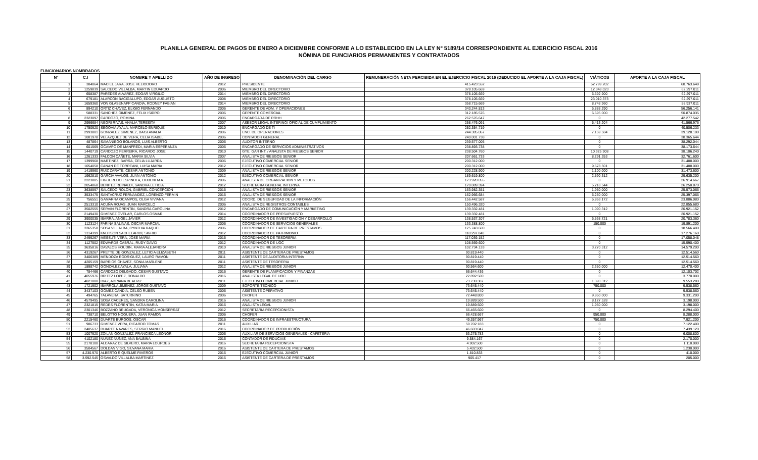PLANILLA GENERAL DE PAGOS DE ENERO A DICIEMBRE CONFORME A LO ESTABLECIDO EN LA LEY Nº 5189/14 CORRESPONDIENTE AL EJERCICIO FISCAL 2016
NÓMINA DE FUNCIARIOS PERMANENTES Y CONTRATADOS
FUNCIONARIOS NOMBRADOS
| N° | C.I | NOMBRE Y APELLIDO | AÑO DE INGRESO | DENOMINACIÓN DEL CARGO | REMUNERACIÓN NETA PERCIBIDA EN EL EJERCICIO FISCAL 2016 (DEDUCIDO EL APORTE A LA CAJA FISCAL) | VIÁTICOS | APORTE A LA CAJA FISCAL |
| --- | --- | --- | --- | --- | --- | --- | --- |
| 1 | 384064 | MACIEL JARA, JOSE HELIODORO | 2012 | PRESIDENTE | 415.423.552 | 52.799.202 | 68.763.648 |
| 2 | 1259839 | SALCEDO VILLALBA, MARTIN EDUARDO | 2006 | MIEMBRO DEL DIRECTORIO | 378.105.669 | 12.348.023 | 62.297.011 |
| 3 | 658387 | PAREDES ALVAREZ, EDGAR VIRGILIO | 2014 | MIEMBRO DEL DIRECTORIO | 378.105.669 | 6.692.900 | 62.297.011 |
| 4 | 679181 | ALARCON BACIGALUPO, EDGAR AUGUSTO | 2008 | MIEMBRO DEL DIRECTORIO | 378.105.669 | 23.010.373 | 62.297.011 |
| 5 | 1659360 | VON GLASENAPP CANDIA, RODNEY FABIAN | 2014 | MIEMBRO DEL DIRECTORIO | 358.715.669 | 8.748.960 | 58.937.011 |
| 6 | 894210 | ORTIZ CHAVEZ, ELIGIO FERNANDO | 2006 | GERENTE DE ADM. Y OPERACIONES | 343.244.813 | 6.888.290 | 56.256.141 |
| 7 | 588331 | SANCHEZ GIMENEZ, FELIX ISIDRO | 2006 | GERENTE COMERCIAL | 312.185.576 | 6.695.000 | 50.874.035 |
| 8 | 2323097 | CARDOZO, ROMINA | 2006 | ENCARGADA DE RRHH | 262.576.647 | 0 | 42.277.542 |
| 9 | 2996684 | NEGRI RIVAS, ANALIA TERESITA | 2007 | ASESOR LEGAL INTERINO/ OFICIAL DE CUMPLIMIENTO | 258.476.091 | 5.413.204 | 41.566.976 |
| 10 | 1750920 | SEGOVIA AYALA, MARCELO ENRIQUE | 2010 | ENCARGADO DE TI | 252.354.719 | 0 | 40.506.233 |
| 11 | 2993801 | GONZALEZ GIMENEZ, DAISI ANALIA | 2006 | ENC. DE OPERACIONES | 244.385.067 | 7.159.584 | 39.128.100 |
| 12 | 1081978 | VELAZQUEZ DE VERA, CELIA ISABEL | 2006 | CONTADOR GENERAL | 240.001.738 | 0 | 38.365.644 |
| 13 | 487864 | SAMANIEGO BOLAÑOS, LUIS ALBERTO | 2006 | AUDITOR INTERNO | 239.577.005 | 0 | 38.292.044 |
| 14 | 601569 | OCAMPO DE MANFREDI, MARIA ESPERANZA | 2006 | ENCARGADO DE SERVICIOS ADMINISTRATIVOS | 238.893.738 | 0 | 38.173.644 |
| 15 | 1440719 | CARDOZO FERREIRA, RICARDO JOSE | 2010 | GTE. GAR INT. / ANALISTA DE RIESGOS SENIOR | 238.504.760 | 10.325.908 | 38.106.240 |
| 16 | 1261333 | FALCON CAÑETE, MARIA SILVIA | 2007 | ANALISTA DE RIESGOS SENIOR | 207.661.733 | 8.291.353 | 32.761.600 |
| 17 | 1399968 | MARTINEZ IBARRA, CELIA LUJARDA | 2006 | EJECUTIVO COMERCIAL SENIOR | 200.312.000 | 0 | 31.488.000 |
| 18 | 1054058 | CANAN DE TORREANI, LUISA MARIA | 2012 | EJECUTIVO COMERCIAL SENIOR | 200.312.000 | 9.578.501 | 31.488.000 |
| 19 | 1419960 | RUIZ ZARATE, CESAR ANTONIO | 2009 | ANALISTA DE RIESGOS SENIOR | 200.228.900 | 1.100.000 | 31.473.600 |
| 20 | 1962810 | GARCIA AVALOS, JUAN ANTONIO | 2012 | EJECUTIVO COMERCIAL SENIOR | 189.619.800 | 2.590.312 | 29.635.200 |
| 21 | 2223805 | FIGUEREDO ESPINOLA, OUBENFM A. | 2006 | ANALISTA DE ORGANIZACION Y METODOS | 173.920.055 | 0 | 26.914.667 |
| 22 | 2054868 | BENITEZ REINALDI, SANDRA LETICIA | 2012 | SECRETARIA GENERAL INTERINA | 170.089.394 | 5.218.544 | 26.250.870 |
| 23 | 3638597 | SALCEDO ROLON, GABRIEL CONCEPCION | 2015 | ANALISTA DE RIESGOS SENIOR | 163.982.351 | 1.950.000 | 25.573.066 |
| 24 | 3533475 | SANTACRUZ FERNANDEZ, LORENZO FERMIN | 2015 | ANALISTA DE RIESGOS SENIOR | 162.966.684 | 5.250.000 | 25.397.066 |
| 25 | 756551 | GAMARRA OCAMPOS, OLGA VIVIANA | 2012 | COORD. DE SEGURIDAD DE LA INFORMACIÓN | 156.442.587 | 5.863.172 | 23.886.080 |
| 26 | 2513310 | ACUÑA ROJAS, JUAN MARCELO | 2006 | ANALISTA DE REGISTROS CONTABLES | 150.496.320 | 0 | 22.855.680 |
| 27 | 3502555 | SERVIN FLORENTIN, SANDRA CAROLINA | 2012 | ENCARGADO DE COMUNICACIÓN Y MARKETING | 139.332.481 | 1.090.312 | 20.921.152 |
| 28 | 2149430 | GIMENEZ OVELAR, CARLOS OSMAR | 2014 | COORDINADOR DE PRESUPUESTO | 139.332.481 | 0 | 20.921.152 |
| 29 | 3900035 | IBARRA, ANGEL JAVIER | 2012 | COORDINADOR DE INVESTIGACION Y DESARROLLO | 138.537.307 | 6.568.721 | 20.783.360 |
| 30 | 1123124 | FARIÑA SALINAS, OSCAR MARCIAL | 2006 | COORDINADOR DE SERVICIOS GENERALES | 133.388.800 | 150.000 | 19.891.200 |
| 31 | 3365358 | SOSA VILLALBA, CYNTHIA RAQUEL | 2006 | COORDINADOR DE CARTERA DE PRESTAMOS | 125.743.600 | 0 | 18.566.400 |
| 32 | 1314399 | KNUTSON SACHELARIDI, SIGRID | 2012 | COORDINADOR DE PATRIMONIO | 118.297.840 | 0 | 17.276.160 |
| 33 | 2499267 | MESSUTI VERA, JOSE MARIA | 2015 | COORDINADOR DE TESORERIA | 117.039.152 | 0 | 17.058.048 |
| 34 | 1127502 | EDWARDS CABRAL, RUDY DAVID | 2012 | COORDINADOR DE UOC | 108.569.600 | 0 | 15.590.400 |
| 35 | 3635816 | DAVALOS HOUDIN, MARIA ALEJANDRA | 2010 | ANALISTA DE RIESGOS JUNIOR | 102.734.133 | 3.270.312 | 14.579.200 |
| 36 | 4319267 | PRETTE DE GONZALEZ, LETICIA ELIZABETH | 2011 | ASISTENTE DE CARTERA DE PRESTAMOS | 90.819.440 | 0 | 12.514.560 |
| 37 | 3406389 | MENDOZA RODRIGUEZ, LAURO RAMON | 2011 | ASISTENTE DE AUDITORIA INTERNA | 90.819.440 | 0 | 12.514.560 |
| 38 | 4205159 | BARRIOS CHAVEZ, SONIA MARLENE | 2011 | ASISTENTE DE TESORERIA | 90.819.440 | 0 | 12.514.560 |
| 39 | 1898742 | GONZALEZ AYALA, JULIANA | 2012 | ANALISTA DE RIESGOS JUNIOR | 90.564.600 | 2.350.000 | 12.470.400 |
| 40 | 784466 | CARDOZO DELGADO, CÉSAR GUSTAVO | 2016 | GERENTE DE PLANIFICACION Y FINANZAS | 66.644.436 | 0 | 12.103.702 |
| 41 | 4055976 | BRITEZ LOPEZ, RONALDO | 2016 | ANALISTA LEGAL DE UOC | 22.892.500 | 0 | 3.770.000 |
| 42 | 4021000 | DIAZ, ADRIANA BEATRIZ | 2011 | EJECUTIVO COMERCIAL JUNIOR | 73.730.387 | 1.390.312 | 9.553.280 |
| 43 | 1721902 | IBARROLA JIMENEZ, JORGE GUSTAVO | 2009 | SOPORTE TECNICO | 73.645.440 | 750.000 | 9.538.560 |
| 44 | 3437103 | GOMEZ CANDIA, CELSO RUBEN | 2006 | ASISTENTE OPERATIVO | 73.645.440 | 0 | 9.538.560 |
| 45 | 494765 | TALAVERA, SATURNINO | 2006 | CHOFER | 72.448.800 | 9.850.000 | 9.331.200 |
| 46 | 4579495 | SOSA CACERES, SANDRA CAROLINA | 2016 | ANALISTA DE RIESGOS JUNIOR | 19.889.500 | 8.127.528 | 3.198.000 |
| 47 | 2321815 | REDES FLORENTIN, KATIA MARIA | 2016 | ANALISTA LEGAL | 19.889.500 | 1.950.000 | 3.198.000 |
| 48 | 2301346 | BOZZANO BRUGADA, VERONICA MONSERRAT | 2012 | SECRETARIA RECEPCIONISTA | 66.465.600 | 0 | 8.294.400 |
| 49 | 738710 | BELOTTO NOGUERA, JUAN RAMON | 2006 | CHOFER | 66.428.667 | 950.000 | 8.288.000 |
| 50 | 2215460 | DUARTE BURGOS, OSCAR | 2016 | COORDINADOR DE INFRAESTRUCTURA | 49.357.967 | 750.000 | 7.921.200 |
| 51 | 986733 | GIMENEZ VERA, RICARDO TOMAS | 2011 | AUXILIAR | 59.702.183 | 0 | 7.122.400 |
| 52 | 2405637 | DUARTE NAVARES, SERGIO MANUEL | 2016 | COORDINADOR DE PRODUCCIÓN | 46.603.047 | 0 | 7.439.120 |
| 53 | 1007920 | ZOILAN GONZALEZ, FRANCISCA LEONOR | 2006 | AUXILIAR DE SERVICIOS GENERALES - CAFETERIA | 53.275.783 | 0 | 6.008.800 |
| 54 | 4102180 | NUÑEZ NUÑEZ, ANA BALBINA | 2016 | CONTADOR DE FIDUCIAS | 9.584.167 | 0 | 2.170.000 |
| 55 | 2178100 | ALCARAZ DE SILVERO, MARIA LOURDES | 2016 | SECRETARIA RECEPCIONISTA | 4.902.500 | 0 | 1.110.000 |
| 56 | 3504567 | DOLDAN VIGO, SILVANA MARIA | 2016 | ASISTENTE DE CARTERA DE PRESTAMOS | 5.432.500 | 0 | 1.230.000 |
| 57 | 4.230.970 | ALBERTO RIQUELME RIVEROS | 2016 | EJECUTIVO COMERCIAL JUNIOR | 1.810.833 | 0 | 410.000 |
| 58 | 3.592.545 | OSVALDO VILLALBA MARTINEZ | 2016 | ASISTENTE DE CARTERA DE PRESTAMOS | 905.417 | 0 | 205.000 |